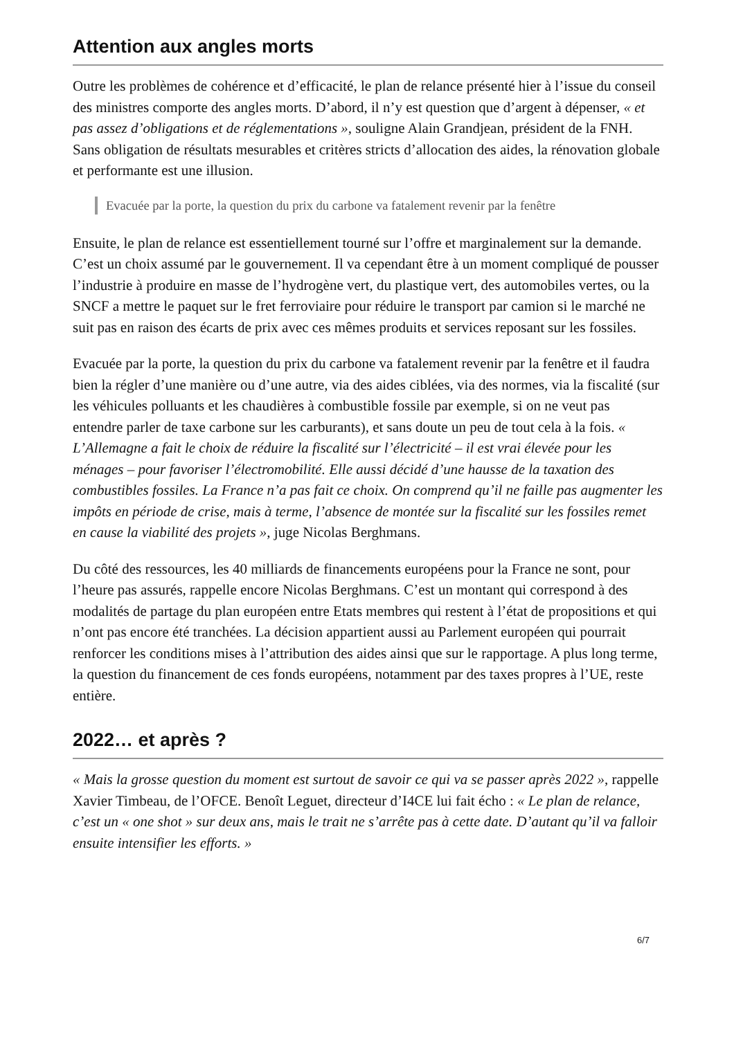Attention aux angles morts
Outre les problèmes de cohérence et d’efficacité, le plan de relance présenté hier à l’issue du conseil des ministres comporte des angles morts. D’abord, il n’y est question que d’argent à dépenser, « et pas assez d’obligations et de réglementations », souligne Alain Grandjean, président de la FNH. Sans obligation de résultats mesurables et critères stricts d’allocation des aides, la rénovation globale et performante est une illusion.
Evacuée par la porte, la question du prix du carbone va fatalement revenir par la fenêtre
Ensuite, le plan de relance est essentiellement tourné sur l’offre et marginalement sur la demande. C’est un choix assumé par le gouvernement. Il va cependant être à un moment compliqué de pousser l’industrie à produire en masse de l’hydrogène vert, du plastique vert, des automobiles vertes, ou la SNCF a mettre le paquet sur le fret ferroviaire pour réduire le transport par camion si le marché ne suit pas en raison des écarts de prix avec ces mêmes produits et services reposant sur les fossiles.
Evacuée par la porte, la question du prix du carbone va fatalement revenir par la fenêtre et il faudra bien la régler d’une manière ou d’une autre, via des aides ciblées, via des normes, via la fiscalité (sur les véhicules polluants et les chaudières à combustible fossile par exemple, si on ne veut pas entendre parler de taxe carbone sur les carburants), et sans doute un peu de tout cela à la fois. « L’Allemagne a fait le choix de réduire la fiscalité sur l’électricité – il est vrai élevée pour les ménages – pour favoriser l’électromobilité. Elle aussi décidé d’une hausse de la taxation des combustibles fossiles. La France n’a pas fait ce choix. On comprend qu’il ne faille pas augmenter les impôts en période de crise, mais à terme, l’absence de montée sur la fiscalité sur les fossiles remet en cause la viabilité des projets », juge Nicolas Berghmans.
Du côté des ressources, les 40 milliards de financements européens pour la France ne sont, pour l’heure pas assurés, rappelle encore Nicolas Berghmans. C’est un montant qui correspond à des modalités de partage du plan européen entre Etats membres qui restent à l’état de propositions et qui n’ont pas encore été tranchées. La décision appartient aussi au Parlement européen qui pourrait renforcer les conditions mises à l’attribution des aides ainsi que sur le rapportage. A plus long terme, la question du financement de ces fonds européens, notamment par des taxes propres à l’UE, reste entière.
2022… et après ?
« Mais la grosse question du moment est surtout de savoir ce qui va se passer après 2022 », rappelle Xavier Timbeau, de l’OFCE. Benoît Leguet, directeur d’I4CE lui fait écho : « Le plan de relance, c’est un « one shot » sur deux ans, mais le trait ne s’arrête pas à cette date. D’autant qu’il va falloir ensuite intensifier les efforts. »
6/7